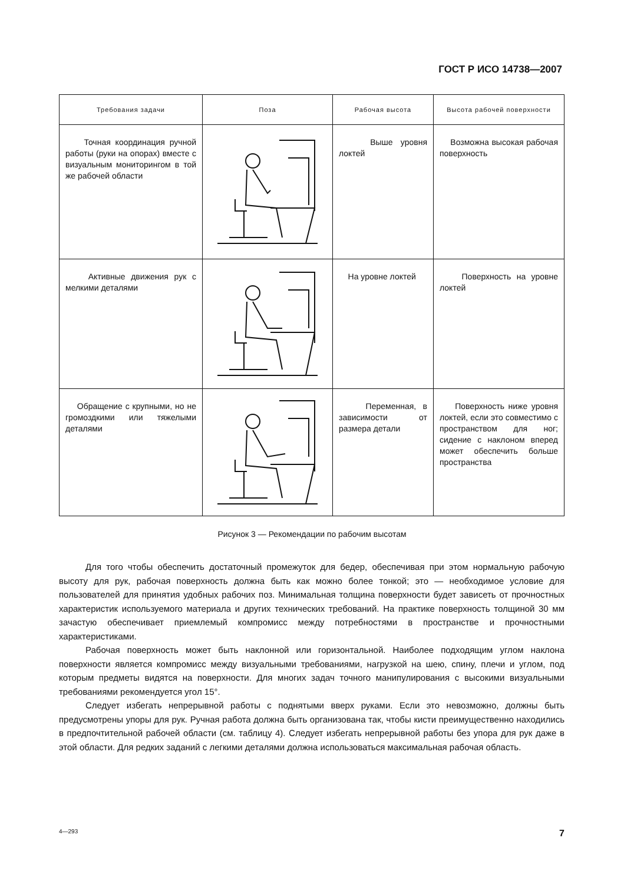ГОСТ Р ИСО 14738—2007
| Требования задачи | Поза | Рабочая высота | Высота рабочей поверхности |
| --- | --- | --- | --- |
| Точная координация ручной работы (руки на опорах) вместе с визуальным мониторингом в той же рабочей области | | Выше уровня локтей | Возможна высокая рабочая поверхность |
| Активные движения рук с мелкими деталями | | На уровне локтей | Поверхность на уровне локтей |
| Обращение с крупными, но не громоздкими или тяжелыми деталями | | Переменная, в зависимости от размера детали | Поверхность ниже уровня локтей, если это совместимо с пространством для ног; сидение с наклоном вперед может обеспечить больше пространства |
Рисунок 3 — Рекомендации по рабочим высотам
Для того чтобы обеспечить достаточный промежуток для бедер, обеспечивая при этом нормальную рабочую высоту для рук, рабочая поверхность должна быть как можно более тонкой; это — необходимое условие для пользователей для принятия удобных рабочих поз. Минимальная толщина поверхности будет зависеть от прочностных характеристик используемого материала и других технических требований. На практике поверхность толщиной 30 мм зачастую обеспечивает приемлемый компромисс между потребностями в пространстве и прочностными характеристиками.
Рабочая поверхность может быть наклонной или горизонтальной. Наиболее подходящим углом наклона поверхности является компромисс между визуальными требованиями, нагрузкой на шею, спину, плечи и углом, под которым предметы видятся на поверхности. Для многих задач точного манипулирования с высокими визуальными требованиями рекомендуется угол 15°.
Следует избегать непрерывной работы с поднятыми вверх руками. Если это невозможно, должны быть предусмотрены упоры для рук. Ручная работа должна быть организована так, чтобы кисти преимущественно находились в предпочтительной рабочей области (см. таблицу 4). Следует избегать непрерывной работы без упора для рук даже в этой области. Для редких заданий с легкими деталями должна использоваться максимальная рабочая область.
4—293 7